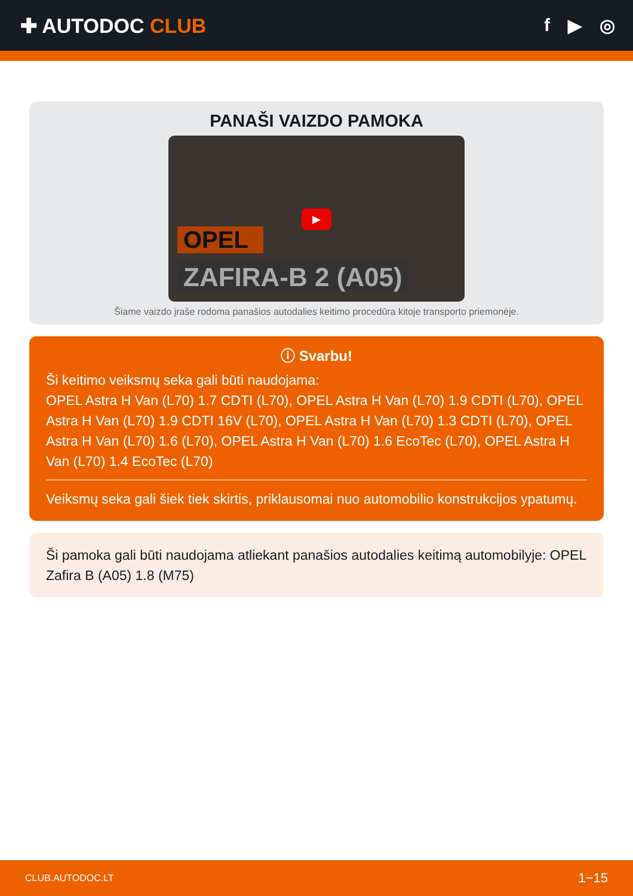✚ AUTODOC CLUB f ▶ ◎
PANAŠI VAIZDO PAMOKA
▶
OPEL
ZAFIRA-B 2 (A05)
Šiame vaizdo įraše rodoma panašios autodalies keitimo procedūra kitoje transporto priemonėje.
ⓘ Svarbu!
Ši keitimo veiksmų seka gali būti naudojama:
OPEL Astra H Van (L70) 1.7 CDTI (L70), OPEL Astra H Van (L70) 1.9 CDTI (L70), OPEL Astra H Van (L70) 1.9 CDTI 16V (L70), OPEL Astra H Van (L70) 1.3 CDTI (L70), OPEL Astra H Van (L70) 1.6 (L70), OPEL Astra H Van (L70) 1.6 EcoTec (L70), OPEL Astra H Van (L70) 1.4 EcoTec (L70)
Veiksmų seka gali šiek tiek skirtis, priklausomai nuo automobilio konstrukcijos ypatumų.
Ši pamoka gali būti naudojama atliekant panašios autodalies keitimą automobilyje: OPEL Zafira B (A05) 1.8 (M75)
CLUB.AUTODOC.LT 1−15